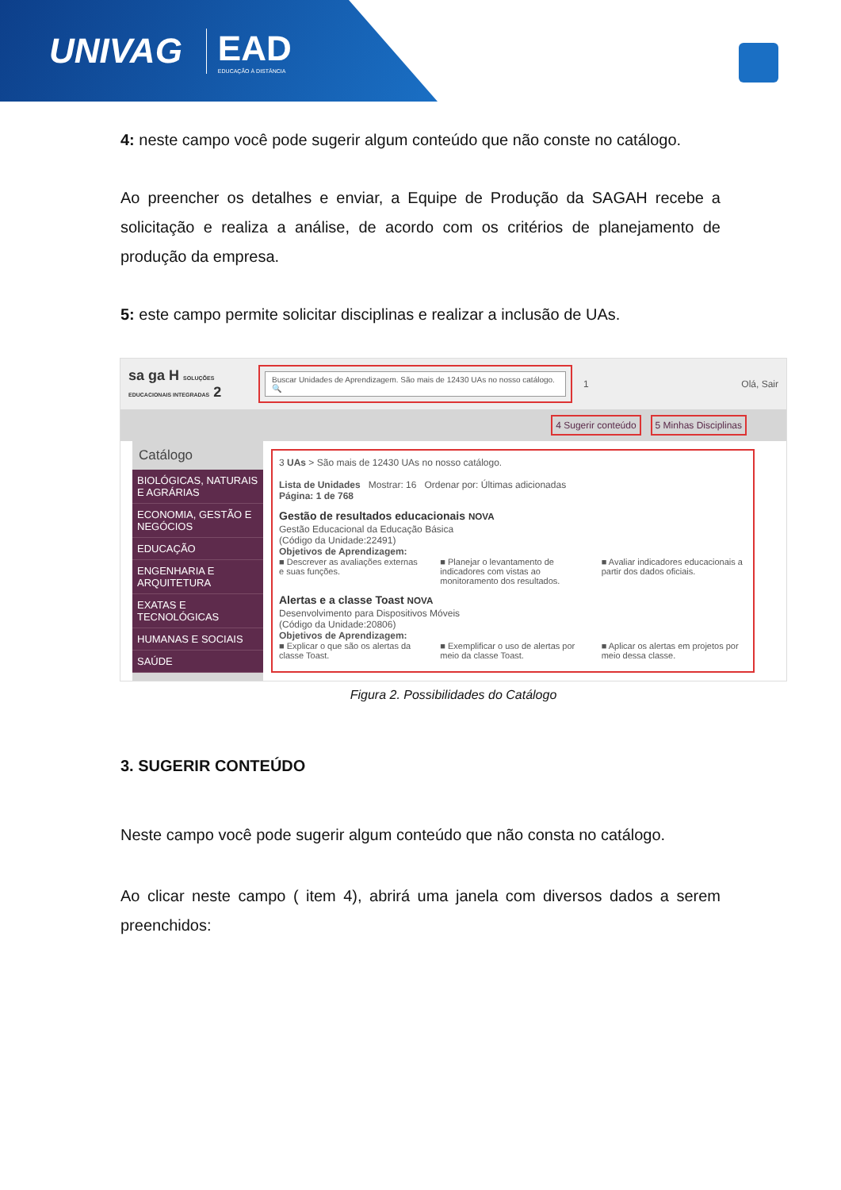UNIVAG EAD
EDUCAÇÃO À DISTÂNCIA
4: neste campo você pode sugerir algum conteúdo que não conste no catálogo.
Ao preencher os detalhes e enviar, a Equipe de Produção da SAGAH recebe a solicitação e realiza a análise, de acordo com os critérios de planejamento de produção da empresa.
5: este campo permite solicitar disciplinas e realizar a inclusão de UAs.
sa ga H SOLUÇÕES EDUCACIONAIS INTEGRADAS 2
Buscar Unidades de Aprendizagem. São mais de 12430 UAs no nosso catálogo. 🔍
1 Olá, Sair
4 Sugerir conteúdo 5 Minhas Disciplinas
Catálogo
BIOLÓGICAS, NATURAIS E AGRÁRIAS
ECONOMIA, GESTÃO E NEGÓCIOS
EDUCAÇÃO
ENGENHARIA E ARQUITETURA
EXATAS E TECNOLÓGICAS
HUMANAS E SOCIAIS
SAÚDE
3 UAs > São mais de 12430 UAs no nosso catálogo.
Lista de Unidades Mostrar: 16 Ordenar por: Últimas adicionadas
Página: 1 de 768
Gestão de resultados educacionais NOVA
Gestão Educacional da Educação Básica
(Código da Unidade:22491)
Objetivos de Aprendizagem:
■ Descrever as avaliações externas e suas funções.
■ Planejar o levantamento de indicadores com vistas ao monitoramento dos resultados.
■ Avaliar indicadores educacionais a partir dos dados oficiais.
Alertas e a classe Toast NOVA
Desenvolvimento para Dispositivos Móveis
(Código da Unidade:20806)
Objetivos de Aprendizagem:
■ Explicar o que são os alertas da classe Toast.
■ Exemplificar o uso de alertas por meio da classe Toast.
■ Aplicar os alertas em projetos por meio dessa classe.
Figura 2. Possibilidades do Catálogo
3. SUGERIR CONTEÚDO
Neste campo você pode sugerir algum conteúdo que não consta no catálogo.
Ao clicar neste campo ( item 4), abrirá uma janela com diversos dados a serem preenchidos: